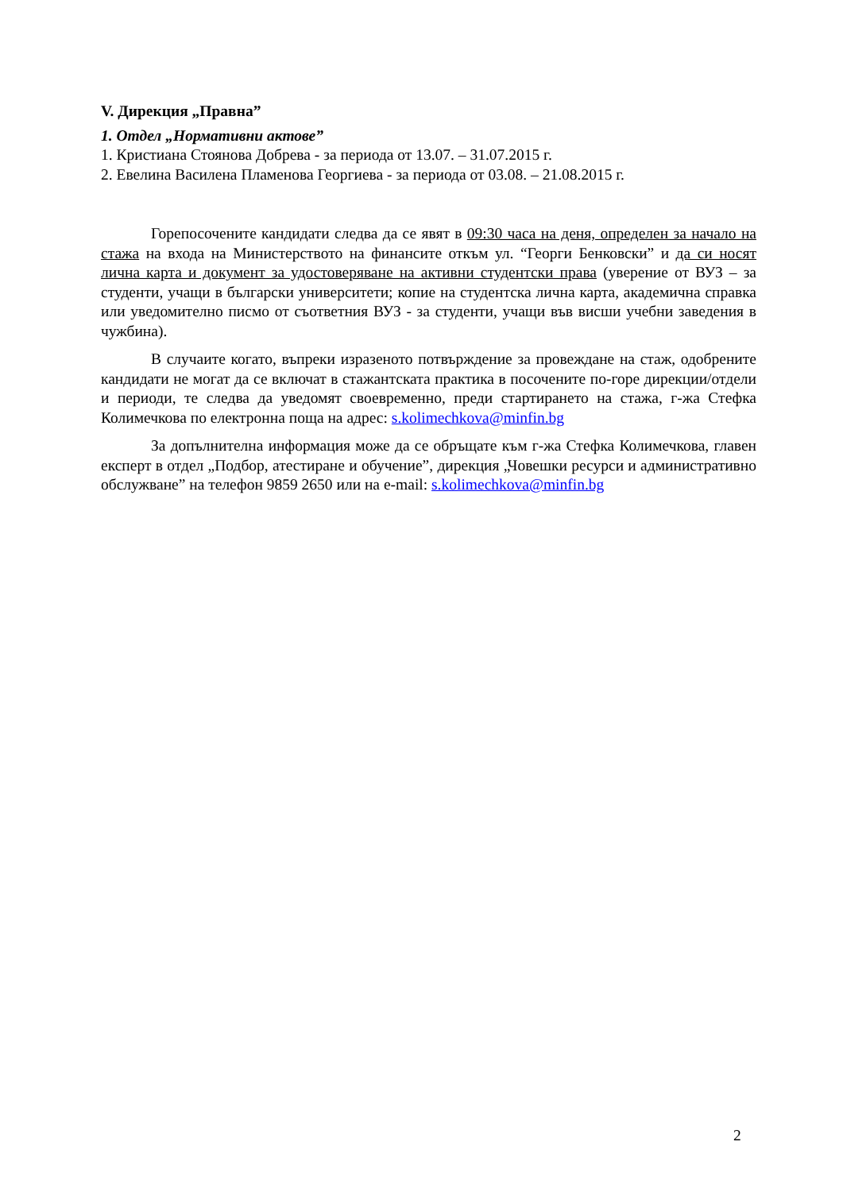V. Дирекция „Правна”
1. Отдел „Нормативни актове”
1. Кристиана Стоянова Добрева - за периода от 13.07. – 31.07.2015 г.
2. Евелина Василена Пламенова Георгиева - за периода от 03.08. – 21.08.2015 г.
Горепосочените кандидати следва да се явят в 09:30 часа на деня, определен за начало на стажа на входа на Министерството на финансите откъм ул. “Георги Бенковски” и да си носят лична карта и документ за удостоверяване на активни студентски права (уверение от ВУЗ – за студенти, учащи в български университети; копие на студентска лична карта, академична справка или уведомително писмо от съответния ВУЗ - за студенти, учащи във висши учебни заведения в чужбина).
В случаите когато, въпреки изразеното потвърждение за провеждане на стаж, одобрените кандидати не могат да се включат в стажантската практика в посочените по-горе дирекции/отдели и периоди, те следва да уведомят своевременно, преди стартирането на стажа, г-жа Стефка Колимечкова по електронна поща на адрес: s.kolimechkova@minfin.bg
За допълнителна информация може да се обръщате към г-жа Стефка Колимечкова, главен експерт в отдел „Подбор, атестиране и обучение”, дирекция „Човешки ресурси и административно обслужване” на телефон 9859 2650 или на e-mail: s.kolimechkova@minfin.bg
2